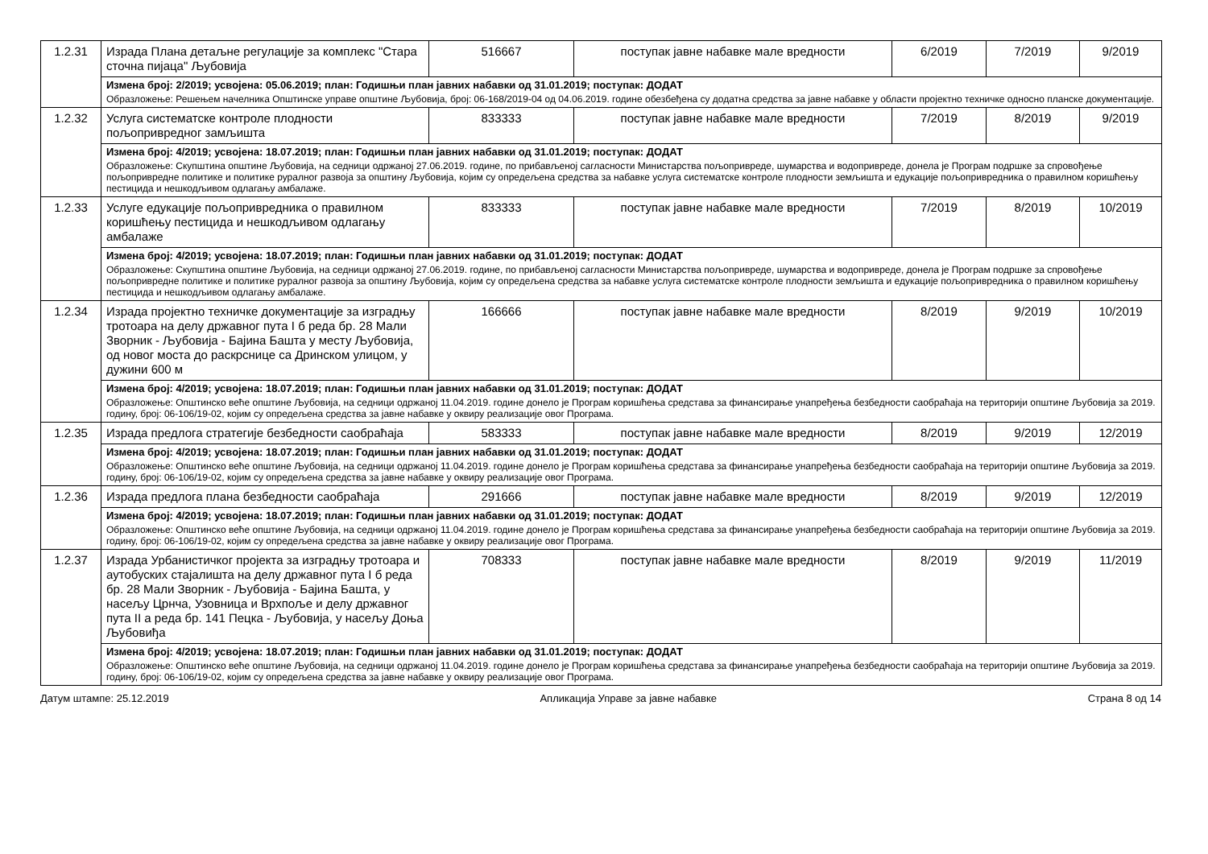| 1.2.31 | Израда Плана детаљне регулације за комплекс "Стара сточна пијаца" Љубовија | 516667 | поступак јавне набавке мале вредности | 6/2019 | 7/2019 | 9/2019 |
| | Измена број: 2/2019; усвојена: 05.06.2019; план: Годишњи план јавних набавки од 31.01.2019; поступак: ДОДАТ Образложење: Решењем начелника Општинске управе општине Љубовија, број: 06-168/2019-04 од 04.06.2019. године обезбеђена су додатна средства за јавне набавке у области пројектно техничке односно планске документације. | | | | | |
| 1.2.32 | Услуга систематске контроле плодности пољопривредног замљишта | 833333 | поступак јавне набавке мале вредности | 7/2019 | 8/2019 | 9/2019 |
| | Измена број: 4/2019; усвојена: 18.07.2019; план: Годишњи план јавних набавки од 31.01.2019; поступак: ДОДАТ Образложење: Скупштина општине Љубовија, на седници одржаној 27.06.2019. године, по прибављеној сагласности Министарства пољопривреде, шумарства и водопривреде, донела је Програм подршке за спровођење пољопривредне политике и политике руралног развоја за општину Љубовија, којим су опредељена средства за набавке услуга систематске контроле плодности земљишта и едукације пољопривредника о правилном коришћењу пестицида и нешкодљивом одлагању амбалаже. | | | | | |
| 1.2.33 | Услуге едукације пољопривредника о правилном коришћењу пестицида и нешкодљивом одлагању амбалаже | 833333 | поступак јавне набавке мале вредности | 7/2019 | 8/2019 | 10/2019 |
| | Измена број: 4/2019; усвојена: 18.07.2019; план: Годишњи план јавних набавки од 31.01.2019; поступак: ДОДАТ Образложење: Скупштина општине Љубовија, на седници одржаној 27.06.2019. године, по прибављеној сагласности Министарства пољопривреде, шумарства и водопривреде, донела је Програм подршке за спровођење пољопривредне политике и политике руралног развоја за општину Љубовија, којим су опредељена средства за набавке услуга систематске контроле плодности земљишта и едукације пољопривредника о правилном коришћењу пестицида и нешкодљивом одлагању амбалаже. | | | | | |
| 1.2.34 | Израда пројектно техничке документације за изградњу тротоара на делу државног пута I б реда бр. 28 Мали Зворник - Љубовија - Бајина Башта у месту Љубовија, од новог моста до раскрснице са Дринском улицом, у дужини 600 м | 166666 | поступак јавне набавке мале вредности | 8/2019 | 9/2019 | 10/2019 |
| | Измена број: 4/2019; усвојена: 18.07.2019; план: Годишњи план јавних набавки од 31.01.2019; поступак: ДОДАТ Образложење: Општинско веће општине Љубовија, на седници одржаној 11.04.2019. године донело је Програм коришћења средстава за финансирање унапређења безбедности саобраћаја на територији општине Љубовија за 2019. годину, број: 06-106/19-02, којим су опредељена средства за јавне набавке у оквиру реализације овог Програма. | | | | | |
| 1.2.35 | Израда предлога стратегије безбедности саобраћаја | 583333 | поступак јавне набавке мале вредности | 8/2019 | 9/2019 | 12/2019 |
| | Измена број: 4/2019; усвојена: 18.07.2019; план: Годишњи план јавних набавки од 31.01.2019; поступак: ДОДАТ Образложење: Општинско веће општине Љубовија, на седници одржаној 11.04.2019. године донело је Програм коришћења средстава за финансирање унапређења безбедности саобраћаја на територији општине Љубовија за 2019. годину, број: 06-106/19-02, којим су опредељена средства за јавне набавке у оквиру реализације овог Програма. | | | | | |
| 1.2.36 | Израда предлога плана безбедности саобраћаја | 291666 | поступак јавне набавке мале вредности | 8/2019 | 9/2019 | 12/2019 |
| | Измена број: 4/2019; усвојена: 18.07.2019; план: Годишњи план јавних набавки од 31.01.2019; поступак: ДОДАТ Образложење: Општинско веће општине Љубовија, на седници одржаној 11.04.2019. године донело је Програм коришћења средстава за финансирање унапређења безбедности саобраћаја на територији општине Љубовија за 2019. годину, број: 06-106/19-02, којим су опредељена средства за јавне набавке у оквиру реализације овог Програма. | | | | | |
| 1.2.37 | Израда Урбанистичког пројекта за изградњу тротоара и аутобуских стајалишта на делу државног пута I б реда бр. 28 Мали Зворник - Љубовија - Бајина Башта, у насељу Црнча, Узовница и Врхпоље и делу државног пута II а реда бр. 141 Пецка - Љубовија, у насељу Доња Љубовиђа | 708333 | поступак јавне набавке мале вредности | 8/2019 | 9/2019 | 11/2019 |
| | Измена број: 4/2019; усвојена: 18.07.2019; план: Годишњи план јавних набавки од 31.01.2019; поступак: ДОДАТ Образложење: Општинско веће општине Љубовија, на седници одржаној 11.04.2019. године донело је Програм коришћења средстава за финансирање унапређења безбедности саобраћаја на територији општине Љубовија за 2019. годину, број: 06-106/19-02, којим су опредељена средства за јавне набавке у оквиру реализације овог Програма. | | | | | |
Датум штампе: 25.12.2019 Апликација Управе за јавне набавке Страна 8 од 14